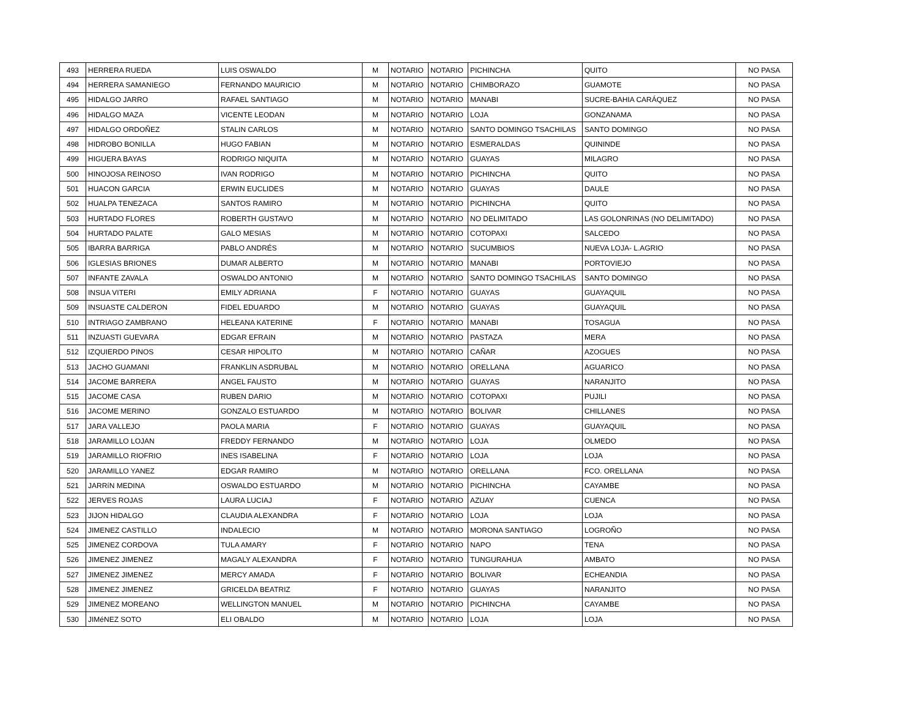| 493 | HERRERA RUEDA | LUIS OSWALDO | M | NOTARIO | NOTARIO | PICHINCHA | QUITO | NO PASA |
| 494 | HERRERA SAMANIEGO | FERNANDO MAURICIO | M | NOTARIO | NOTARIO | CHIMBORAZO | GUAMOTE | NO PASA |
| 495 | HIDALGO JARRO | RAFAEL SANTIAGO | M | NOTARIO | NOTARIO | MANABI | SUCRE-BAHIA CARÁQUEZ | NO PASA |
| 496 | HIDALGO MAZA | VICENTE LEODAN | M | NOTARIO | NOTARIO | LOJA | GONZANAMA | NO PASA |
| 497 | HIDALGO ORDOÑEZ | STALIN CARLOS | M | NOTARIO | NOTARIO | SANTO DOMINGO TSACHILAS | SANTO DOMINGO | NO PASA |
| 498 | HIDROBO BONILLA | HUGO FABIAN | M | NOTARIO | NOTARIO | ESMERALDAS | QUININDE | NO PASA |
| 499 | HIGUERA BAYAS | RODRIGO NIQUITA | M | NOTARIO | NOTARIO | GUAYAS | MILAGRO | NO PASA |
| 500 | HINOJOSA REINOSO | IVAN RODRIGO | M | NOTARIO | NOTARIO | PICHINCHA | QUITO | NO PASA |
| 501 | HUACON GARCIA | ERWIN EUCLIDES | M | NOTARIO | NOTARIO | GUAYAS | DAULE | NO PASA |
| 502 | HUALPA TENEZACA | SANTOS RAMIRO | M | NOTARIO | NOTARIO | PICHINCHA | QUITO | NO PASA |
| 503 | HURTADO FLORES | ROBERTH GUSTAVO | M | NOTARIO | NOTARIO | NO DELIMITADO | LAS GOLONRINAS (NO DELIMITADO) | NO PASA |
| 504 | HURTADO PALATE | GALO MESIAS | M | NOTARIO | NOTARIO | COTOPAXI | SALCEDO | NO PASA |
| 505 | IBARRA BARRIGA | PABLO ANDRÉS | M | NOTARIO | NOTARIO | SUCUMBIOS | NUEVA LOJA- L.AGRIO | NO PASA |
| 506 | IGLESIAS BRIONES | DUMAR ALBERTO | M | NOTARIO | NOTARIO | MANABI | PORTOVIEJO | NO PASA |
| 507 | INFANTE ZAVALA | OSWALDO ANTONIO | M | NOTARIO | NOTARIO | SANTO DOMINGO TSACHILAS | SANTO DOMINGO | NO PASA |
| 508 | INSUA VITERI | EMILY ADRIANA | F | NOTARIO | NOTARIO | GUAYAS | GUAYAQUIL | NO PASA |
| 509 | INSUASTE CALDERON | FIDEL EDUARDO | M | NOTARIO | NOTARIO | GUAYAS | GUAYAQUIL | NO PASA |
| 510 | INTRIAGO ZAMBRANO | HELEANA KATERINE | F | NOTARIO | NOTARIO | MANABI | TOSAGUA | NO PASA |
| 511 | INZUASTI GUEVARA | EDGAR EFRAIN | M | NOTARIO | NOTARIO | PASTAZA | MERA | NO PASA |
| 512 | IZQUIERDO PINOS | CESAR HIPOLITO | M | NOTARIO | NOTARIO | CAÑAR | AZOGUES | NO PASA |
| 513 | JACHO GUAMANI | FRANKLIN ASDRUBAL | M | NOTARIO | NOTARIO | ORELLANA | AGUARICO | NO PASA |
| 514 | JACOME BARRERA | ANGEL FAUSTO | M | NOTARIO | NOTARIO | GUAYAS | NARANJITO | NO PASA |
| 515 | JACOME CASA | RUBEN DARIO | M | NOTARIO | NOTARIO | COTOPAXI | PUJILI | NO PASA |
| 516 | JACOME MERINO | GONZALO ESTUARDO | M | NOTARIO | NOTARIO | BOLIVAR | CHILLANES | NO PASA |
| 517 | JARA VALLEJO | PAOLA MARIA | F | NOTARIO | NOTARIO | GUAYAS | GUAYAQUIL | NO PASA |
| 518 | JARAMILLO LOJAN | FREDDY FERNANDO | M | NOTARIO | NOTARIO | LOJA | OLMEDO | NO PASA |
| 519 | JARAMILLO RIOFRIO | INES ISABELINA | F | NOTARIO | NOTARIO | LOJA | LOJA | NO PASA |
| 520 | JARAMILLO YANEZ | EDGAR RAMIRO | M | NOTARIO | NOTARIO | ORELLANA | FCO. ORELLANA | NO PASA |
| 521 | JARRíN MEDINA | OSWALDO ESTUARDO | M | NOTARIO | NOTARIO | PICHINCHA | CAYAMBE | NO PASA |
| 522 | JERVES ROJAS | LAURA LUCIAJ | F | NOTARIO | NOTARIO | AZUAY | CUENCA | NO PASA |
| 523 | JIJON HIDALGO | CLAUDIA ALEXANDRA | F | NOTARIO | NOTARIO | LOJA | LOJA | NO PASA |
| 524 | JIMENEZ CASTILLO | INDALECIO | M | NOTARIO | NOTARIO | MORONA SANTIAGO | LOGROÑO | NO PASA |
| 525 | JIMENEZ CORDOVA | TULA AMARY | F | NOTARIO | NOTARIO | NAPO | TENA | NO PASA |
| 526 | JIMENEZ JIMENEZ | MAGALY ALEXANDRA | F | NOTARIO | NOTARIO | TUNGURAHUA | AMBATO | NO PASA |
| 527 | JIMENEZ JIMENEZ | MERCY AMADA | F | NOTARIO | NOTARIO | BOLIVAR | ECHEANDIA | NO PASA |
| 528 | JIMENEZ JIMENEZ | GRICELDA BEATRIZ | F | NOTARIO | NOTARIO | GUAYAS | NARANJITO | NO PASA |
| 529 | JIMENEZ MOREANO | WELLINGTON MANUEL | M | NOTARIO | NOTARIO | PICHINCHA | CAYAMBE | NO PASA |
| 530 | JIMéNEZ SOTO | ELI OBALDO | M | NOTARIO | NOTARIO | LOJA | LOJA | NO PASA |